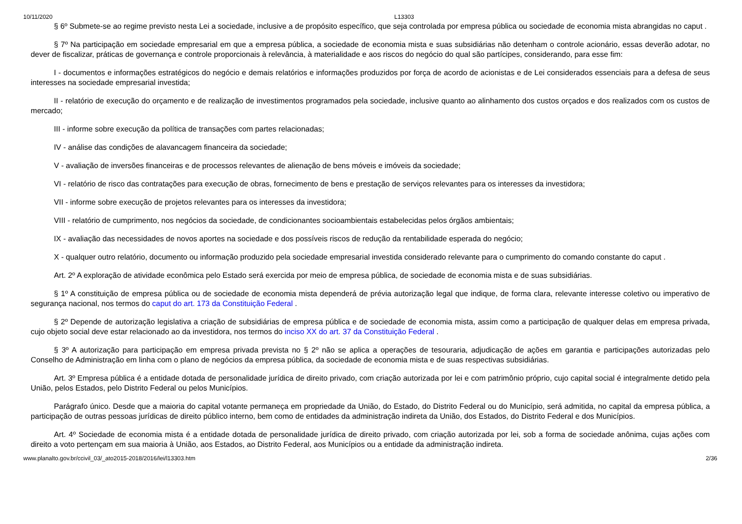10/11/2020 L13303
§ 6º Submete-se ao regime previsto nesta Lei a sociedade, inclusive a de propósito específico, que seja controlada por empresa pública ou sociedade de economia mista abrangidas no caput .
§ 7º Na participação em sociedade empresarial em que a empresa pública, a sociedade de economia mista e suas subsidiárias não detenham o controle acionário, essas deverão adotar, no dever de fiscalizar, práticas de governança e controle proporcionais à relevância, à materialidade e aos riscos do negócio do qual são partícipes, considerando, para esse fim:
I - documentos e informações estratégicos do negócio e demais relatórios e informações produzidos por força de acordo de acionistas e de Lei considerados essenciais para a defesa de seus interesses na sociedade empresarial investida;
II - relatório de execução do orçamento e de realização de investimentos programados pela sociedade, inclusive quanto ao alinhamento dos custos orçados e dos realizados com os custos de mercado;
III - informe sobre execução da política de transações com partes relacionadas;
IV - análise das condições de alavancagem financeira da sociedade;
V - avaliação de inversões financeiras e de processos relevantes de alienação de bens móveis e imóveis da sociedade;
VI - relatório de risco das contratações para execução de obras, fornecimento de bens e prestação de serviços relevantes para os interesses da investidora;
VII - informe sobre execução de projetos relevantes para os interesses da investidora;
VIII - relatório de cumprimento, nos negócios da sociedade, de condicionantes socioambientais estabelecidas pelos órgãos ambientais;
IX - avaliação das necessidades de novos aportes na sociedade e dos possíveis riscos de redução da rentabilidade esperada do negócio;
X - qualquer outro relatório, documento ou informação produzido pela sociedade empresarial investida considerado relevante para o cumprimento do comando constante do caput .
Art. 2º A exploração de atividade econômica pelo Estado será exercida por meio de empresa pública, de sociedade de economia mista e de suas subsidiárias.
§ 1º A constituição de empresa pública ou de sociedade de economia mista dependerá de prévia autorização legal que indique, de forma clara, relevante interesse coletivo ou imperativo de segurança nacional, nos termos do caput do art. 173 da Constituição Federal .
§ 2º Depende de autorização legislativa a criação de subsidiárias de empresa pública e de sociedade de economia mista, assim como a participação de qualquer delas em empresa privada, cujo objeto social deve estar relacionado ao da investidora, nos termos do inciso XX do art. 37 da Constituição Federal .
§ 3º A autorização para participação em empresa privada prevista no § 2º não se aplica a operações de tesouraria, adjudicação de ações em garantia e participações autorizadas pelo Conselho de Administração em linha com o plano de negócios da empresa pública, da sociedade de economia mista e de suas respectivas subsidiárias.
Art. 3º Empresa pública é a entidade dotada de personalidade jurídica de direito privado, com criação autorizada por lei e com patrimônio próprio, cujo capital social é integralmente detido pela União, pelos Estados, pelo Distrito Federal ou pelos Municípios.
Parágrafo único. Desde que a maioria do capital votante permaneça em propriedade da União, do Estado, do Distrito Federal ou do Município, será admitida, no capital da empresa pública, a participação de outras pessoas jurídicas de direito público interno, bem como de entidades da administração indireta da União, dos Estados, do Distrito Federal e dos Municípios.
Art. 4º Sociedade de economia mista é a entidade dotada de personalidade jurídica de direito privado, com criação autorizada por lei, sob a forma de sociedade anônima, cujas ações com direito a voto pertençam em sua maioria à União, aos Estados, ao Distrito Federal, aos Municípios ou a entidade da administração indireta.
www.planalto.gov.br/ccivil_03/_ato2015-2018/2016/lei/l13303.htm 2/36